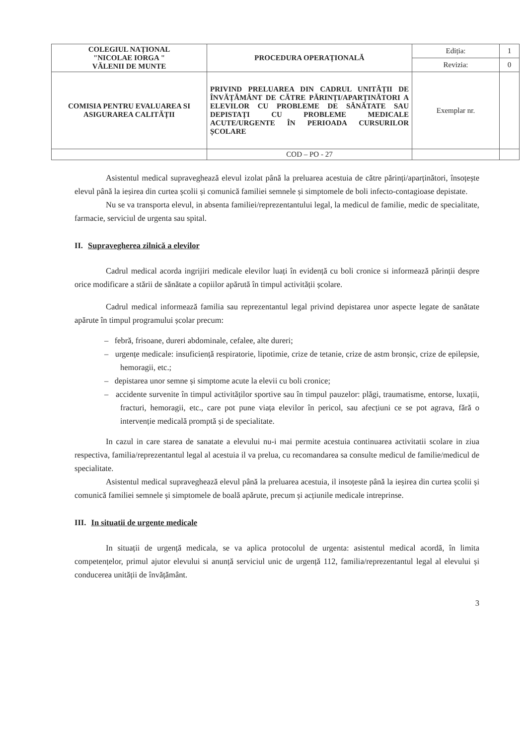| COLEGIUL NAȚIONAL "NICOLAE IORGA " VĂLENII DE MUNTE | PROCEDURA OPERAȚIONALĂ | Ediția: | 1 |
| | | Revizia: | 0 |
| COMISIA PENTRU EVALUAREA SI ASIGURAREA CALITĂȚII | PRIVIND PRELUAREA DIN CADRUL UNITĂȚII DE ÎNVĂȚĂMÂNT DE CĂTRE PĂRINȚI/APARȚINĂTORI A ELEVILOR CU PROBLEME DE SĂNĂTATE SAU DEPISTAȚI CU PROBLEME MEDICALE ACUTE/URGENTE ÎN PERIOADA CURSURILOR ȘCOLARE | Exemplar nr. | |
| | COD – PO - 27 | | |
Asistentul medical supraveghează elevul izolat până la preluarea acestuia de către părinți/aparținători, însoțește elevul până la ieșirea din curtea școlii și comunică familiei semnele și simptomele de boli infecto-contagioase depistate.
Nu se va transporta elevul, in absenta familiei/reprezentantului legal, la medicul de familie, medic de specialitate, farmacie, serviciul de urgenta sau spital.
II. Supravegherea zilnică a elevilor
Cadrul medical acorda ingrijiri medicale elevilor luați în evidență cu boli cronice si informează părinții despre orice modificare a stării de sănătate a copiilor apărută în timpul activității școlare.
Cadrul medical informează familia sau reprezentantul legal privind depistarea unor aspecte legate de sanătate apărute în timpul programului școlar precum:
– febră, frisoane, dureri abdominale, cefalee, alte dureri;
– urgențe medicale: insuficiență respiratorie, lipotimie, crize de tetanie, crize de astm bronșic, crize de epilepsie, hemoragii, etc.;
– depistarea unor semne și simptome acute la elevii cu boli cronice;
– accidente survenite în timpul activităților sportive sau în timpul pauzelor: plăgi, traumatisme, entorse, luxații, fracturi, hemoragii, etc., care pot pune viața elevilor în pericol, sau afecțiuni ce se pot agrava, fără o intervenție medicală promptă și de specialitate.
In cazul in care starea de sanatate a elevului nu-i mai permite acestuia continuarea activitatii scolare in ziua respectiva, familia/reprezentantul legal al acestuia il va prelua, cu recomandarea sa consulte medicul de familie/medicul de specialitate.
Asistentul medical supraveghează elevul până la preluarea acestuia, il insoțeste până la ieșirea din curtea școlii și comunică familiei semnele și simptomele de boală apărute, precum și acțiunile medicale intreprinse.
III. In situatii de urgente medicale
In situații de urgență medicala, se va aplica protocolul de urgenta: asistentul medical acordă, în limita competențelor, primul ajutor elevului si anunță serviciul unic de urgență 112, familia/reprezentantul legal al elevului și conducerea unității de învățământ.
3